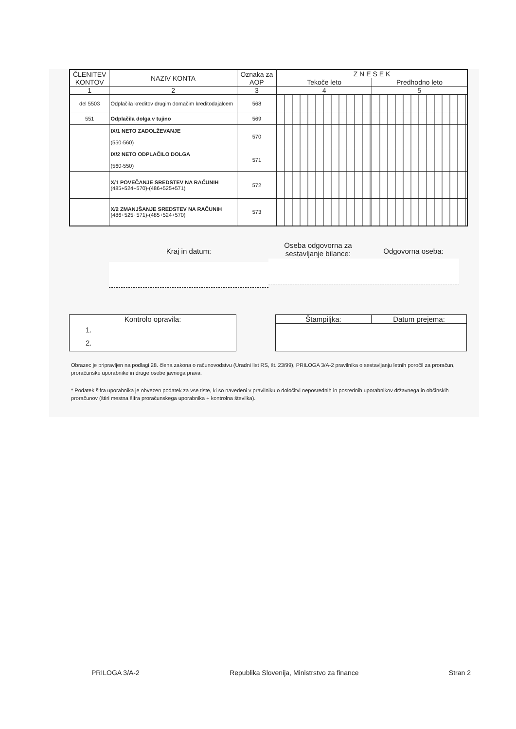| ČLENITEV KONTOV | NAZIV KONTA | Oznaka za AOP | Z N E S E K | |
| --- | --- | --- | --- | --- |
| | | | Tekoče leto | Predhodno leto |
| 1 | 2 | 3 | 4 | 5 |
| del 5503 | Odplačila kreditov drugim domačim kreditodajalcem | 568 | | |
| 551 | Odplačila dolga v tujino | 569 | | |
| | IX/1 NETO ZADOLŽEVANJE (550-560) | 570 | | |
| | IX/2 NETO ODPLAČILO DOLGA (560-550) | 571 | | |
| | X/1 POVEČANJE SREDSTEV NA RAČUNIH (485+524+570)-(486+525+571) | 572 | | |
| | X/2 ZMANJŠANJE SREDSTEV NA RAČUNIH (486+525+571)-(485+524+570) | 573 | | |
Kraj in datum:
Oseba odgovorna za
sestavljanje bilance:
Odgovorna oseba:
Kontrolo opravila:
1.
2.
Štampiljka: Datum prejema:
Obrazec je pripravljen na podlagi 28. člena zakona o računovodstvu (Uradni list RS, št. 23/99), PRILOGA 3/A-2 pravilnika o sestavljanju letnih poročil za proračun, proračunske uporabnike in druge osebe javnega prava.
* Podatek šifra uporabnika je obvezen podatek za vse tiste, ki so navedeni v pravilniku o določitvi neposrednih in posrednih uporabnikov državnega in občinskih proračunov (štiri mestna šifra proračunskega uporabnika + kontrolna številka).
PRILOGA 3/A-2 Republika Slovenija, Ministrstvo za finance Stran 2